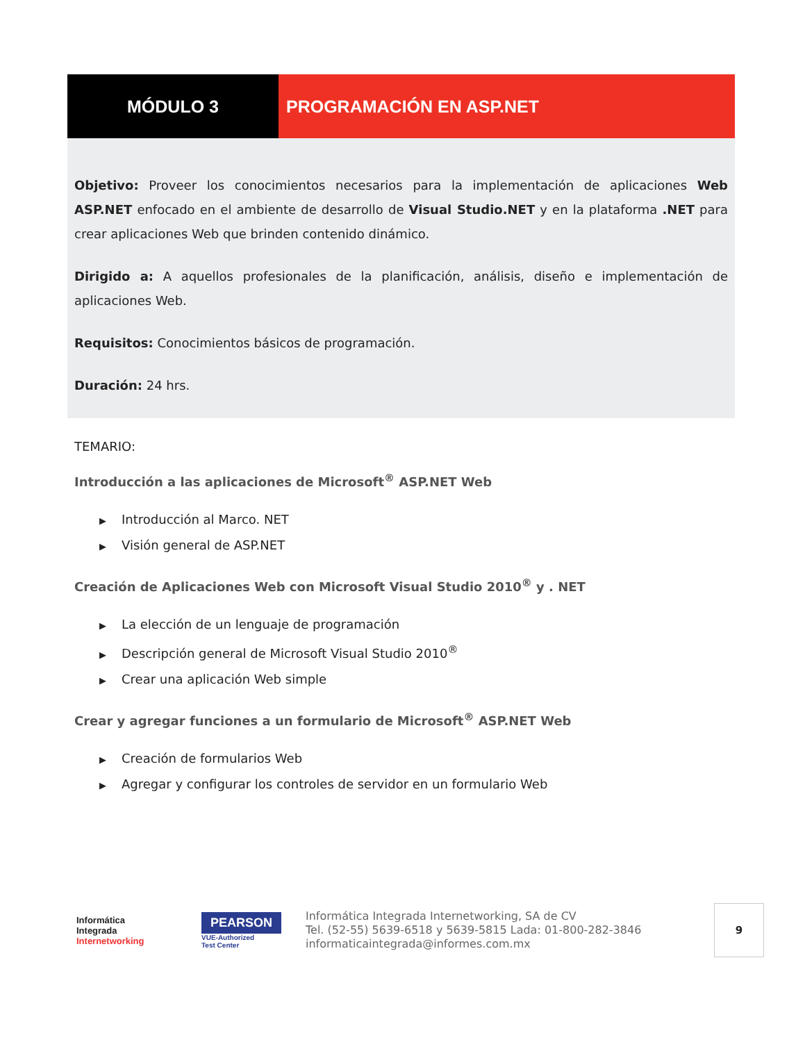MÓDULO 3 PROGRAMACIÓN EN ASP.NET
Objetivo: Proveer los conocimientos necesarios para la implementación de aplicaciones Web ASP.NET enfocado en el ambiente de desarrollo de Visual Studio.NET y en la plataforma .NET para crear aplicaciones Web que brinden contenido dinámico.
Dirigido a: A aquellos profesionales de la planificación, análisis, diseño e implementación de aplicaciones Web.
Requisitos: Conocimientos básicos de programación.
Duración: 24 hrs.
TEMARIO:
Introducción a las aplicaciones de Microsoft<sup>®</sup> ASP.NET Web
▶ Introducción al Marco. NET
▶ Visión general de ASP.NET
Creación de Aplicaciones Web con Microsoft Visual Studio 2010<sup>®</sup> y . NET
▶ La elección de un lenguaje de programación
▶ Descripción general de Microsoft Visual Studio 2010<sup>®</sup>
▶ Crear una aplicación Web simple
Crear y agregar funciones a un formulario de Microsoft<sup>®</sup> ASP.NET Web
▶ Creación de formularios Web
▶ Agregar y configurar los controles de servidor en un formulario Web
Informática
Integrada
Internetworking
PEARSON
VUE-Authorized
Test Center
Informática Integrada Internetworking, SA de CV
Tel. (52-55) 5639-6518 y 5639-5815 Lada: 01-800-282-3846
informaticaintegrada@informes.com.mx
9